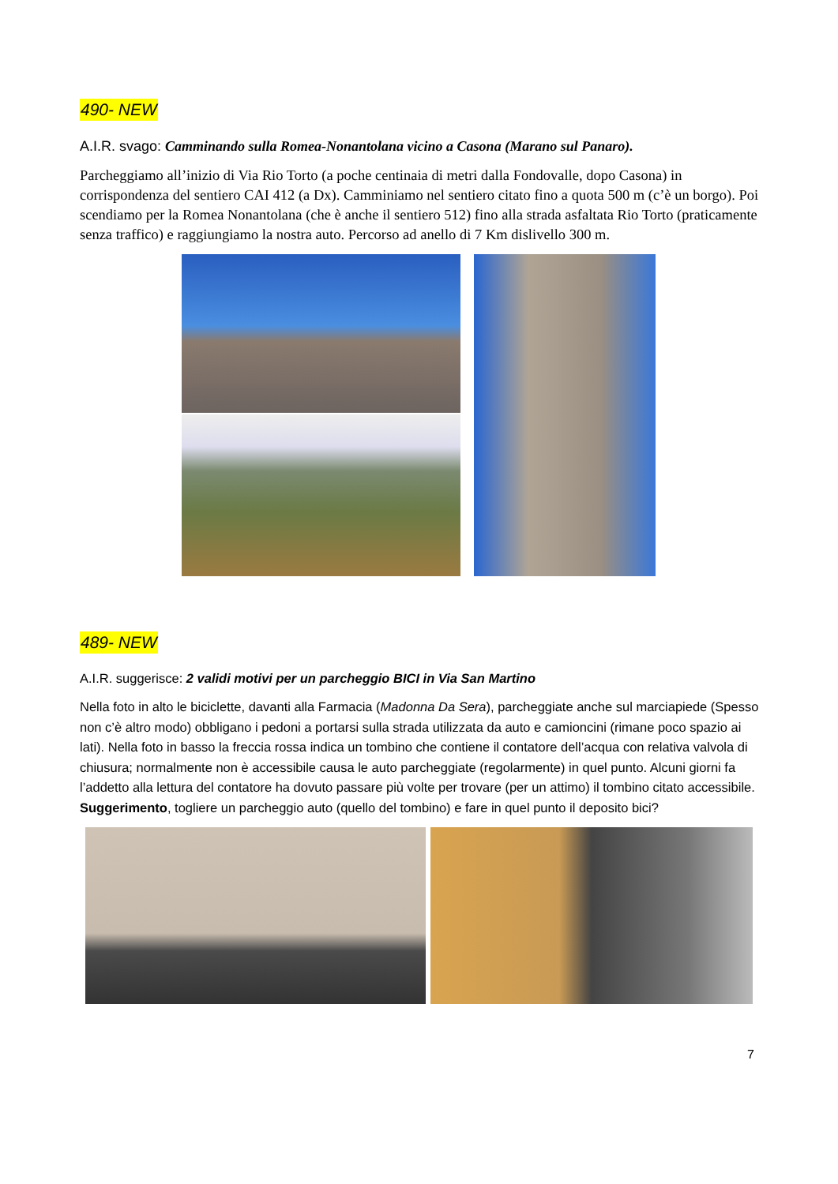490- NEW
A.I.R. svago: Camminando sulla Romea-Nonantolana vicino a Casona (Marano sul Panaro).
Parcheggiamo all’inizio di Via Rio Torto (a poche centinaia di metri dalla Fondovalle, dopo Casona) in corrispondenza del sentiero CAI 412 (a Dx). Camminiamo nel sentiero citato fino a quota 500 m (c’è un borgo). Poi scendiamo per la Romea Nonantolana (che è anche il sentiero 512) fino alla strada asfaltata Rio Torto (praticamente senza traffico) e raggiungiamo la nostra auto. Percorso ad anello di 7 Km dislivello 300 m.
489- NEW
A.I.R. suggerisce: 2 validi motivi per un parcheggio BICI in Via San Martino
Nella foto in alto le biciclette, davanti alla Farmacia (Madonna Da Sera), parcheggiate anche sul marciapiede (Spesso non c’è altro modo) obbligano i pedoni a portarsi sulla strada utilizzata da auto e camioncini (rimane poco spazio ai lati). Nella foto in basso la freccia rossa indica un tombino che contiene il contatore dell’acqua con relativa valvola di chiusura; normalmente non è accessibile causa le auto parcheggiate (regolarmente) in quel punto. Alcuni giorni fa l’addetto alla lettura del contatore ha dovuto passare più volte per trovare (per un attimo) il tombino citato accessibile. Suggerimento, togliere un parcheggio auto (quello del tombino) e fare in quel punto il deposito bici?
7